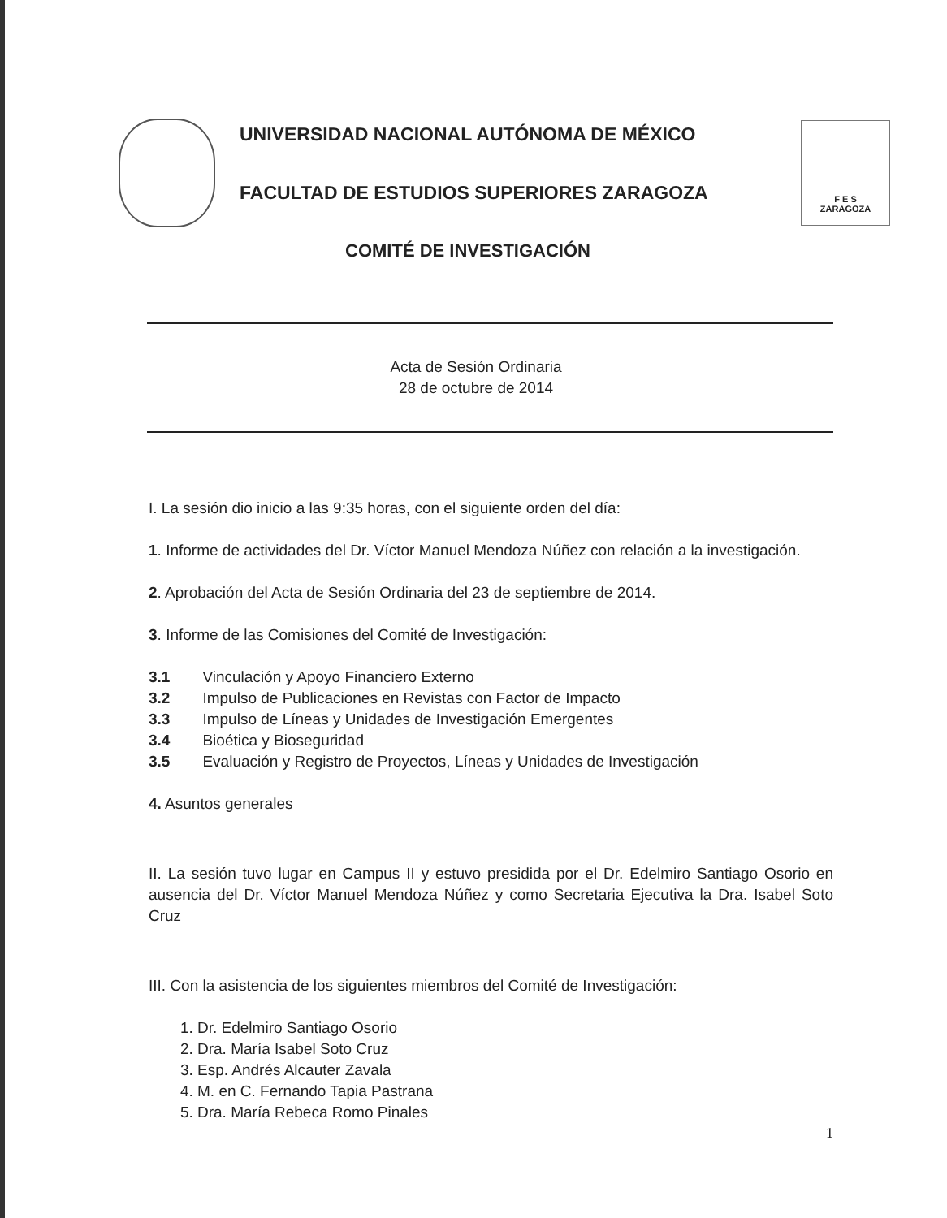UNIVERSIDAD NACIONAL AUTÓNOMA DE MÉXICO
FACULTAD DE ESTUDIOS SUPERIORES ZARAGOZA
F E S
ZARAGOZA
COMITÉ DE INVESTIGACIÓN
Acta de Sesión Ordinaria
28 de octubre de 2014
I. La sesión dio inicio a las 9:35 horas, con el siguiente orden del día:
1. Informe de actividades del Dr. Víctor Manuel Mendoza Núñez con relación a la investigación.
2. Aprobación del Acta de Sesión Ordinaria del 23 de septiembre de 2014.
3. Informe de las Comisiones del Comité de Investigación:
| 3.1 | Vinculación y Apoyo Financiero Externo |
| 3.2 | Impulso de Publicaciones en Revistas con Factor de Impacto |
| 3.3 | Impulso de Líneas y Unidades de Investigación Emergentes |
| 3.4 | Bioética y Bioseguridad |
| 3.5 | Evaluación y Registro de Proyectos, Líneas y Unidades de Investigación |
4. Asuntos generales
II. La sesión tuvo lugar en Campus II y estuvo presidida por el Dr. Edelmiro Santiago Osorio en ausencia del Dr. Víctor Manuel Mendoza Núñez y como Secretaria Ejecutiva la Dra. Isabel Soto Cruz
III. Con la asistencia de los siguientes miembros del Comité de Investigación:
1. Dr. Edelmiro Santiago Osorio
2. Dra. María Isabel Soto Cruz
3. Esp. Andrés Alcauter Zavala
4. M. en C. Fernando Tapia Pastrana
5. Dra. María Rebeca Romo Pinales
1